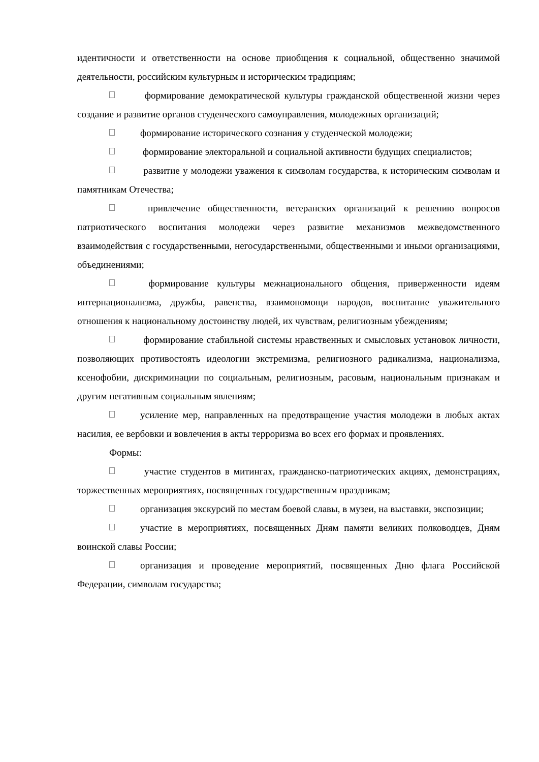идентичности и ответственности на основе приобщения к социальной, общественно значимой деятельности, российским культурным и историческим традициям;
формирование демократической культуры гражданской общественной жизни через создание и развитие органов студенческого самоуправления, молодежных организаций;
формирование исторического сознания у студенческой молодежи;
формирование электоральной и социальной активности будущих специалистов;
развитие у молодежи уважения к символам государства, к историческим символам и памятникам Отечества;
привлечение общественности, ветеранских организаций к решению вопросов патриотического воспитания молодежи через развитие механизмов межведомственного взаимодействия с государственными, негосударственными, общественными и иными организациями, объединениями;
формирование культуры межнационального общения, приверженности идеям интернационализма, дружбы, равенства, взаимопомощи народов, воспитание уважительного отношения к национальному достоинству людей, их чувствам, религиозным убеждениям;
формирование стабильной системы нравственных и смысловых установок личности, позволяющих противостоять идеологии экстремизма, религиозного радикализма, национализма, ксенофобии, дискриминации по социальным, религиозным, расовым, национальным признакам и другим негативным социальным явлениям;
усиление мер, направленных на предотвращение участия молодежи в любых актах насилия, ее вербовки и вовлечения в акты терроризма во всех его формах и проявлениях.
Формы:
участие студентов в митингах, гражданско-патриотических акциях, демонстрациях, торжественных мероприятиях, посвященных государственным праздникам;
организация экскурсий по местам боевой славы, в музеи, на выставки, экспозиции;
участие в мероприятиях, посвященных Дням памяти великих полководцев, Дням воинской славы России;
организация и проведение мероприятий, посвященных Дню флага Российской Федерации, символам государства;